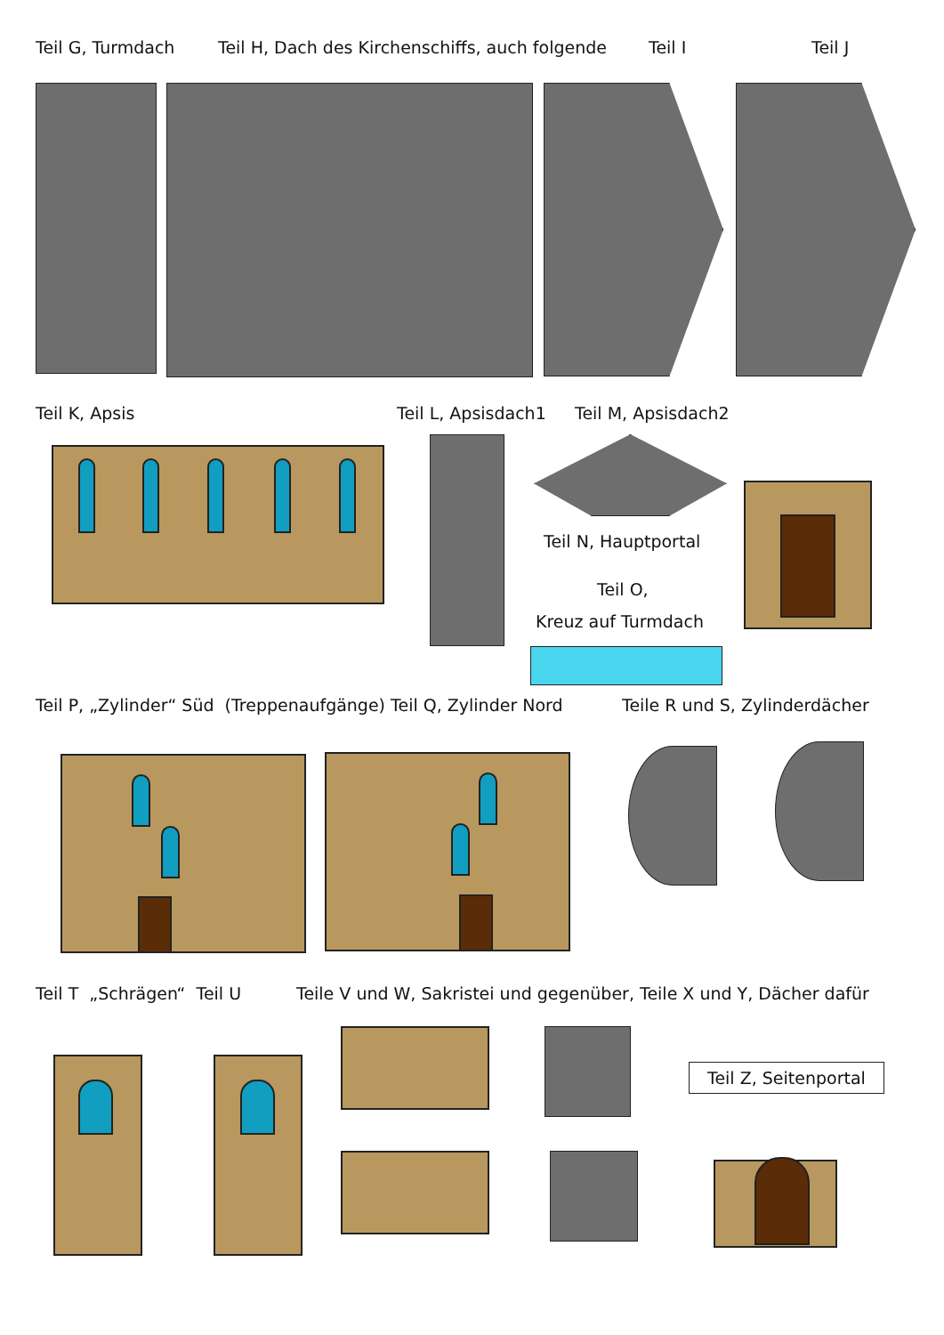Teil G, Turmdach Teil H, Dach des Kirchenschiffs, auch folgende Teil I Teil J
Teil K, Apsis Teil L, Apsisdach1 Teil M, Apsisdach2
Teil N, Hauptportal
Teil O,
Kreuz auf Turmdach
Teil P, „Zylinder“ Süd (Treppenaufgänge) Teil Q, Zylinder Nord Teile R und S, Zylinderdächer
Teil T „Schrägen“ Teil U Teile V und W, Sakristei und gegenüber, Teile X und Y, Dächer dafür
Teil Z, Seitenportal